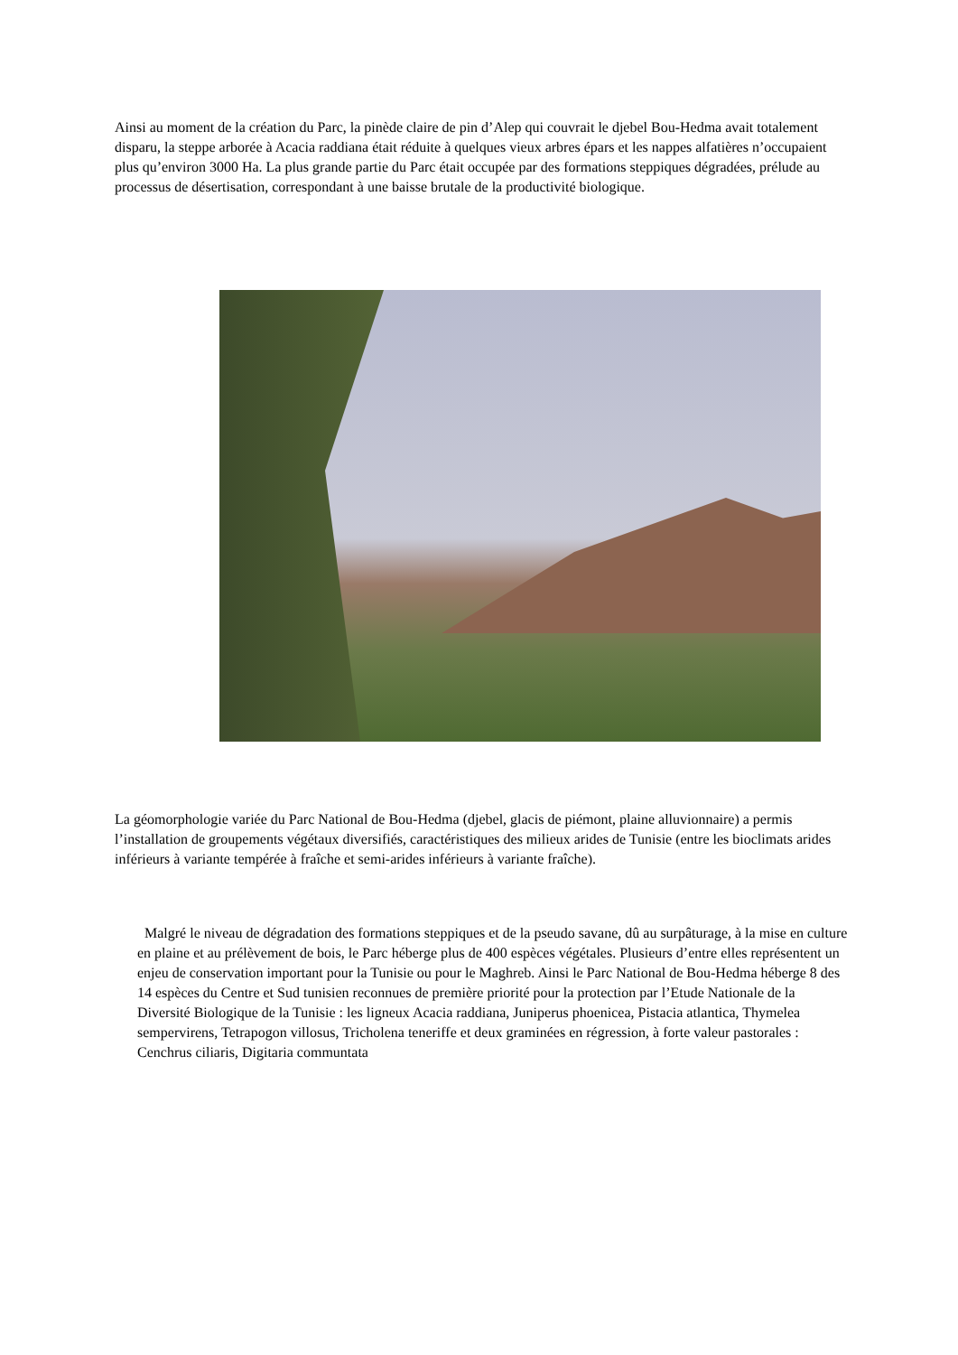Ainsi au moment de la création du Parc, la pinède claire de pin d’Alep qui couvrait le djebel Bou-Hedma avait totalement disparu, la steppe arborée à Acacia raddiana était réduite à quelques vieux arbres épars et les nappes alfatières n’occupaient plus qu’environ 3000 Ha. La plus grande partie du Parc était occupée par des formations steppiques dégradées, prélude au processus de désertisation, correspondant à une baisse brutale de la productivité biologique.
La géomorphologie variée du Parc National de Bou-Hedma (djebel, glacis de piémont, plaine alluvionnaire) a permis l’installation de groupements végétaux diversifiés, caractéristiques des milieux arides de Tunisie (entre les bioclimats arides inférieurs à variante tempérée à fraîche et semi-arides inférieurs à variante fraîche).
Malgré le niveau de dégradation des formations steppiques et de la pseudo savane, dû au surpâturage, à la mise en culture en plaine et au prélèvement de bois, le Parc héberge plus de 400 espèces végétales. Plusieurs d’entre elles représentent un enjeu de conservation important pour la Tunisie ou pour le Maghreb. Ainsi le Parc National de Bou-Hedma héberge 8 des 14 espèces du Centre et Sud tunisien reconnues de première priorité pour la protection par l’Etude Nationale de la Diversité Biologique de la Tunisie : les ligneux Acacia raddiana, Juniperus phoenicea, Pistacia atlantica, Thymelea sempervirens, Tetrapogon villosus, Tricholena teneriffe et deux graminées en régression, à forte valeur pastorales : Cenchrus ciliaris, Digitaria communtata